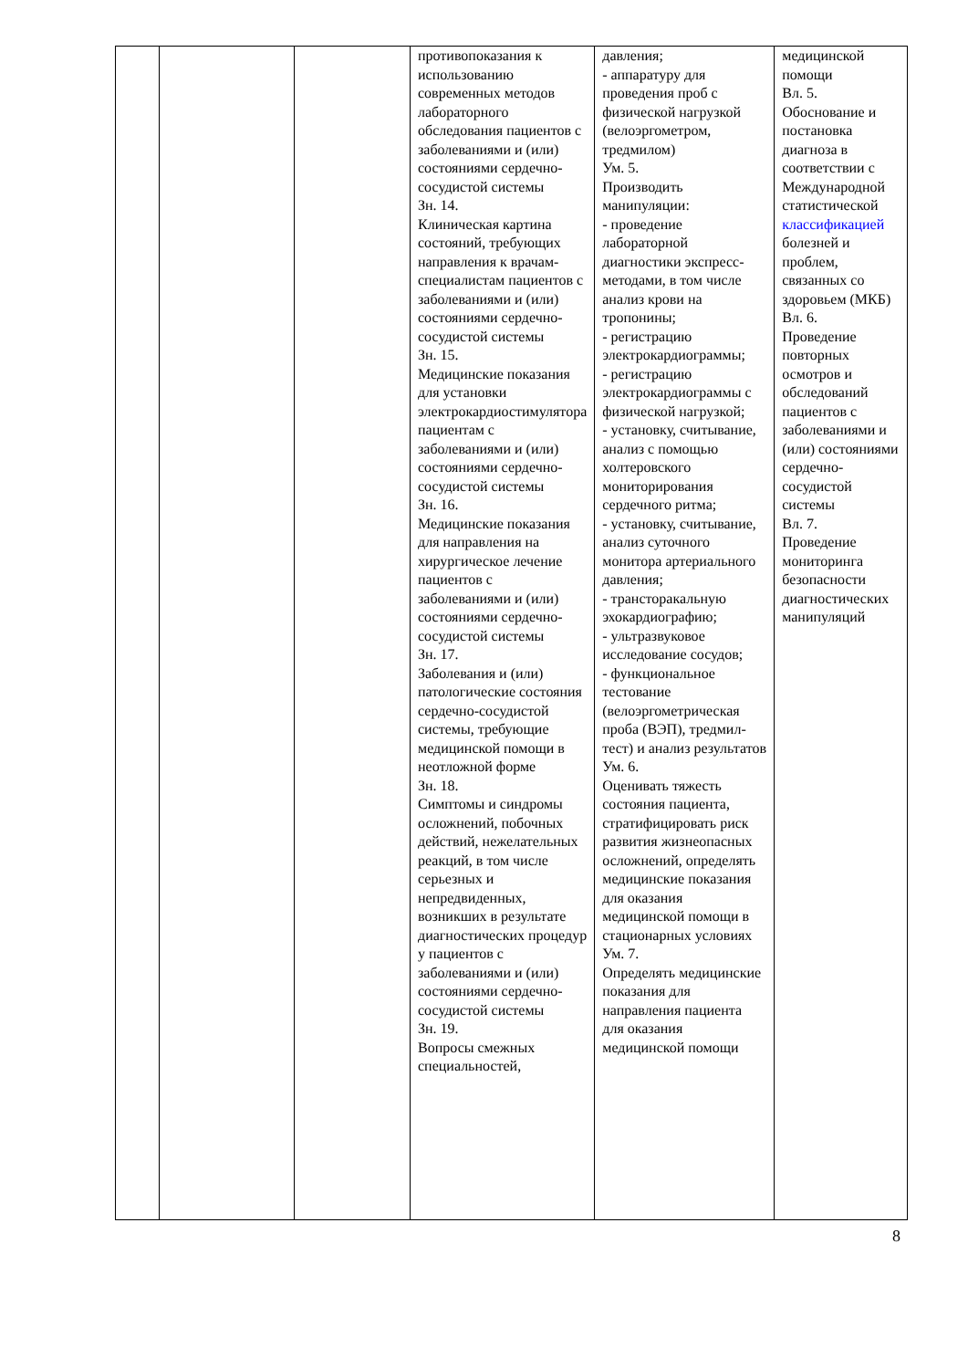| | | | противопоказания к использованию современных методов лабораторного обследования пациентов с заболеваниями и (или) состояниями сердечно-сосудистой системы Зн. 14. Клиническая картина состояний, требующих направления к врачам-специалистам пациентов с заболеваниями и (или) состояниями сердечно-сосудистой системы Зн. 15. Медицинские показания для установки электрокардиостимулятора пациентам с заболеваниями и (или) состояниями сердечно-сосудистой системы Зн. 16. Медицинские показания для направления на хирургическое лечение пациентов с заболеваниями и (или) состояниями сердечно-сосудистой системы Зн. 17. Заболевания и (или) патологические состояния сердечно-сосудистой системы, требующие медицинской помощи в неотложной форме Зн. 18. Симптомы и синдромы осложнений, побочных действий, нежелательных реакций, в том числе серьезных и непредвиденных, возникших в результате диагностических процедур у пациентов с заболеваниями и (или) состояниями сердечно-сосудистой системы Зн. 19. Вопросы смежных специальностей, | давления; - аппаратуру для проведения проб с физической нагрузкой (велоэргометром, тредмилом) Ум. 5. Производить манипуляции: - проведение лабораторной диагностики экспресс-методами, в том числе анализ крови на тропонины; - регистрацию электрокардиограммы; - регистрацию электрокардиограммы с физической нагрузкой; - установку, считывание, анализ с помощью холтеровского мониторирования сердечного ритма; - установку, считывание, анализ суточного монитора артериального давления; - трансторакальную эхокардиографию; - ультразвуковое исследование сосудов; - функциональное тестование (велоэргометрическая проба (ВЭП), тредмил-тест) и анализ результатов Ум. 6. Оценивать тяжесть состояния пациента, стратифицировать риск развития жизнеопасных осложнений, определять медицинские показания для оказания медицинской помощи в стационарных условиях Ум. 7. Определять медицинские показания для направления пациента для оказания медицинской помощи | медицинской помощи Вл. 5. Обоснование и постановка диагноза в соответствии с Международной статистической классификацией болезней и проблем, связанных со здоровьем (МКБ) Вл. 6. Проведение повторных осмотров и обследований пациентов с заболеваниями и (или) состояниями сердечно-сосудистой системы Вл. 7. Проведение мониторинга безопасности диагностических манипуляций |
8